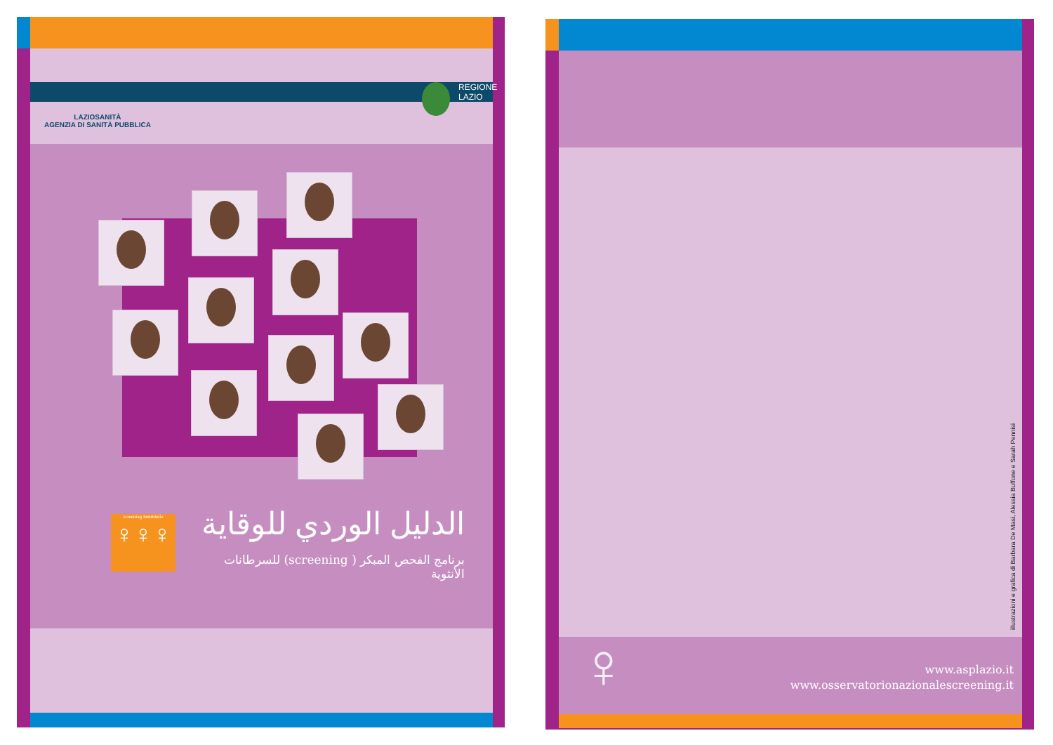LAZIOSANITÀ
AGENZIA DI SANITÀ PUBBLICA
REGIONE
LAZIO
screening femminile
♀♀♀
الدليل الوردي للوقاية
برنامج الفحص المبكر ( screening) للسرطانات الأنثوية
illustrazioni e grafica di Barbara De Masi, Alessia Buffone e Sarah Pennisi
♀
www.asplazio.it
www.osservatorionazionalescreening.it